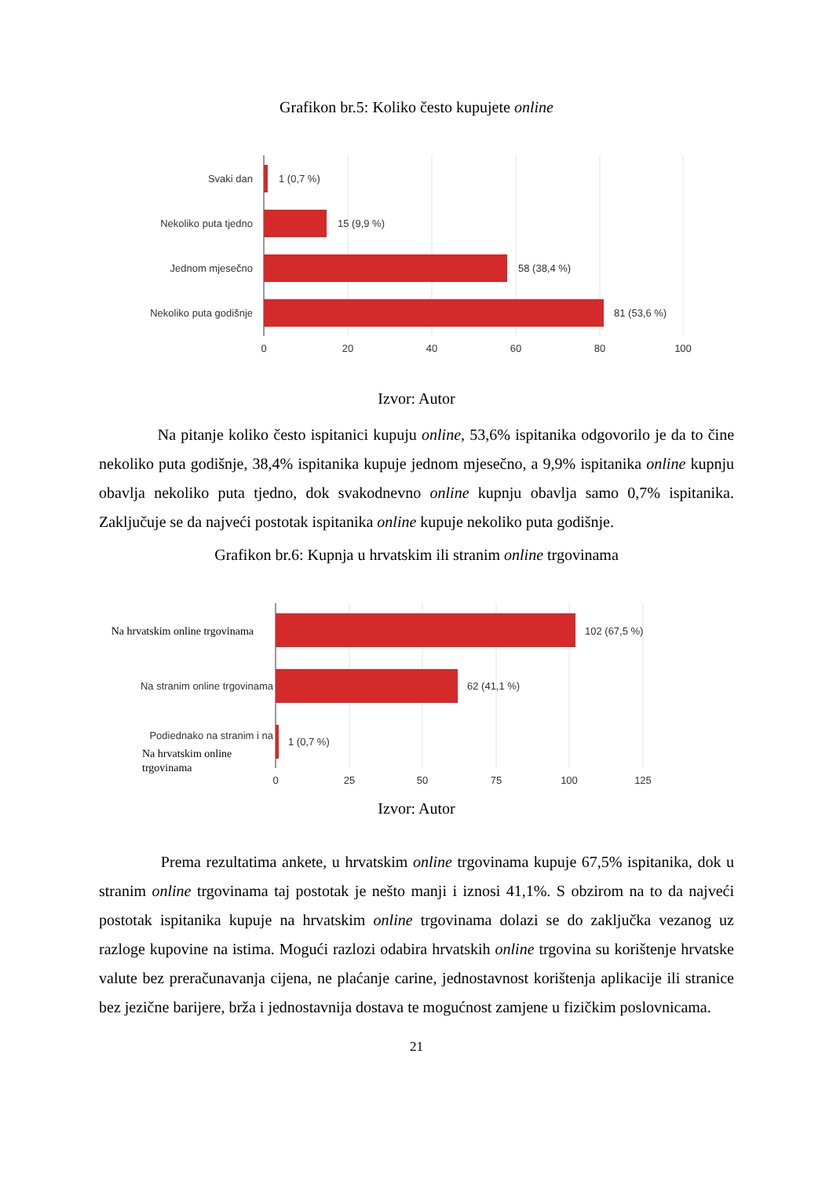Grafikon br.5: Koliko često kupujete online
Svaki dan
1 (0,7 %)
Nekoliko puta tjedno
15 (9,9 %)
Jednom mjesečno
58 (38,4 %)
Nekoliko puta godišnje
81 (53,6 %)
0
20
40
60
80
100
Izvor: Autor
Na pitanje koliko često ispitanici kupuju online, 53,6% ispitanika odgovorilo je da to čine nekoliko puta godišnje, 38,4% ispitanika kupuje jednom mjesečno, a 9,9% ispitanika online kupnju obavlja nekoliko puta tjedno, dok svakodnevno online kupnju obavlja samo 0,7% ispitanika. Zaključuje se da najveći postotak ispitanika online kupuje nekoliko puta godišnje.
Grafikon br.6: Kupnja u hrvatskim ili stranim online trgovinama
Na hrvatskim online trgovinama
102 (67,5 %)
Na stranim online trgovinama
62 (41,1 %)
Podiednako na stranim i na
1 (0,7 %)
Na hrvatskim online
trgovinama
0
25
50
75
100
125
Izvor: Autor
Prema rezultatima ankete, u hrvatskim online trgovinama kupuje 67,5% ispitanika, dok u stranim online trgovinama taj postotak je nešto manji i iznosi 41,1%. S obzirom na to da najveći postotak ispitanika kupuje na hrvatskim online trgovinama dolazi se do zaključka vezanog uz razloge kupovine na istima. Mogući razlozi odabira hrvatskih online trgovina su korištenje hrvatske valute bez preračunavanja cijena, ne plaćanje carine, jednostavnost korištenja aplikacije ili stranice bez jezične barijere, brža i jednostavnija dostava te mogućnost zamjene u fizičkim poslovnicama.
21